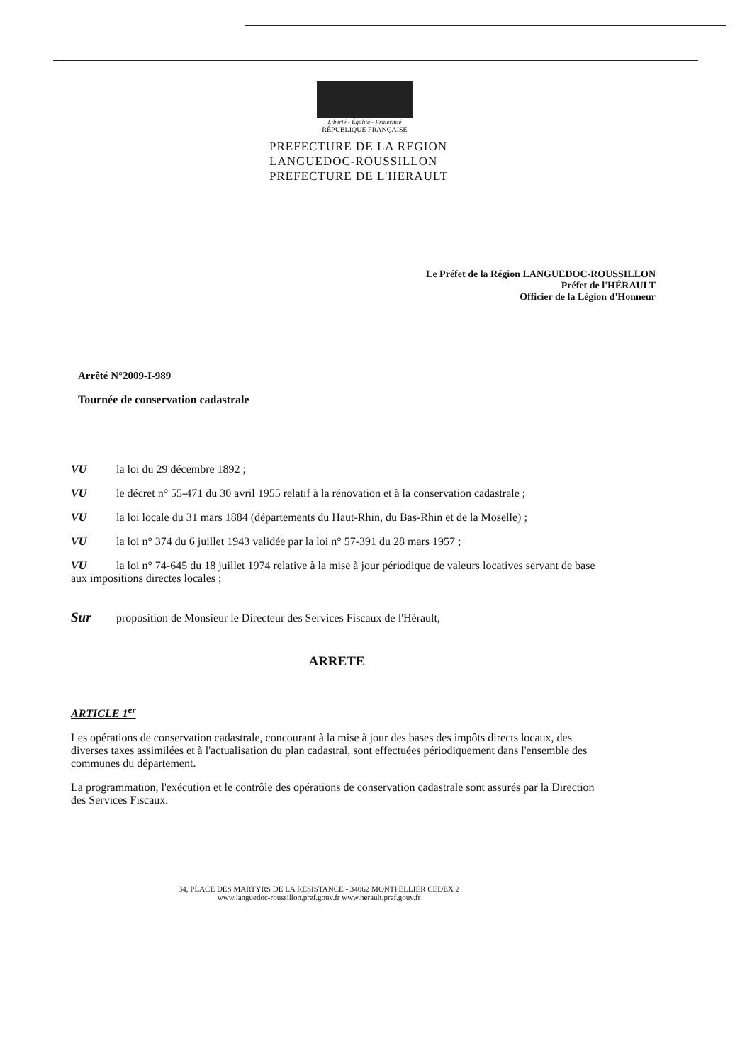Liberté - Égalité - Fraternité
RÉPUBLIQUE FRANÇAISE
PREFECTURE DE LA REGION
LANGUEDOC-ROUSSILLON
PREFECTURE DE L'HERAULT
Le Préfet de la Région LANGUEDOC-ROUSSILLON
Préfet de l'HÉRAULT
Officier de la Légion d'Honneur
Arrêté N°2009-I-989
Tournée de conservation cadastrale
VU la loi du 29 décembre 1892 ;
VU le décret n° 55-471 du 30 avril 1955 relatif à la rénovation et à la conservation cadastrale ;
VU la loi locale du 31 mars 1884 (départements du Haut-Rhin, du Bas-Rhin et de la Moselle) ;
VU la loi n° 374 du 6 juillet 1943 validée par la loi n° 57-391 du 28 mars 1957 ;
VU la loi n° 74-645 du 18 juillet 1974 relative à la mise à jour périodique de valeurs locatives servant de base aux impositions directes locales ;
Sur proposition de Monsieur le Directeur des Services Fiscaux de l'Hérault,
ARRETE
ARTICLE 1<sup>er</sup>
Les opérations de conservation cadastrale, concourant à la mise à jour des bases des impôts directs locaux, des diverses taxes assimilées et à l'actualisation du plan cadastral, sont effectuées périodiquement dans l'ensemble des communes du département.
La programmation, l'exécution et le contrôle des opérations de conservation cadastrale sont assurés par la Direction des Services Fiscaux.
34, PLACE DES MARTYRS DE LA RESISTANCE - 34062 MONTPELLIER CEDEX 2
www.languedoc-roussillon.pref.gouv.fr www.herault.pref.gouv.fr